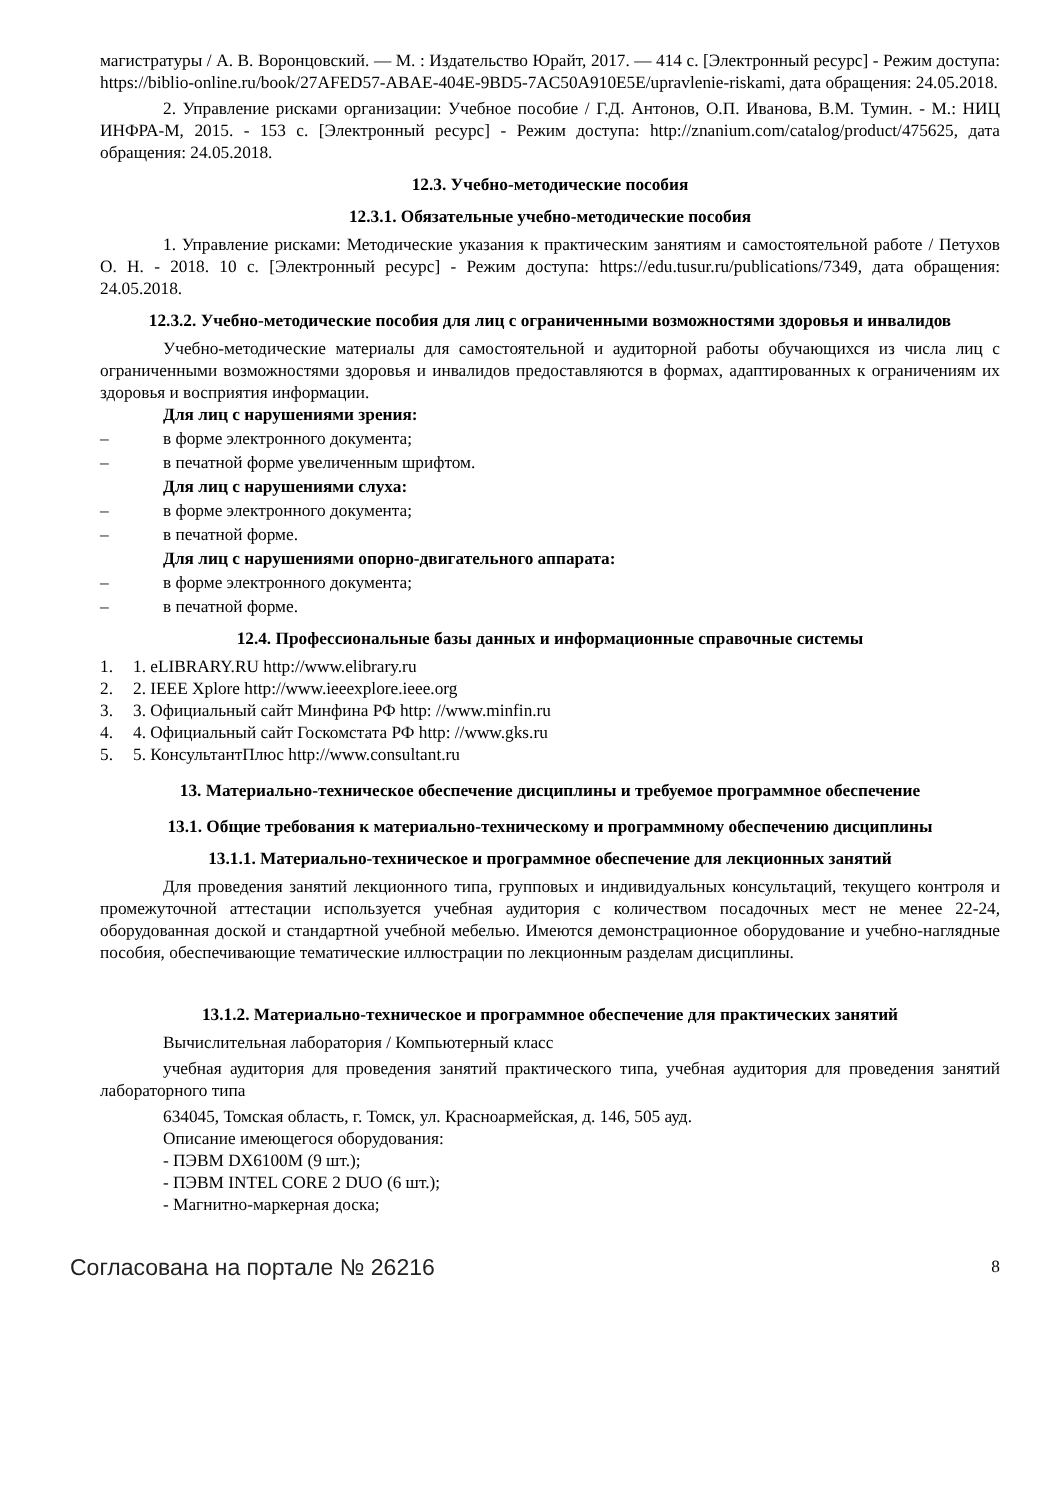магистратуры / А. В. Воронцовский. — М. : Издательство Юрайт, 2017. — 414 с. [Электронный ресурс] - Режим доступа: https://biblio-online.ru/book/27AFED57-ABAE-404E-9BD5-7AC50A910E5E/upravlenie-riskami, дата обращения: 24.05.2018.
2. Управление рисками организации: Учебное пособие / Г.Д. Антонов, О.П. Иванова, В.М. Тумин. - М.: НИЦ ИНФРА-М, 2015. - 153 с. [Электронный ресурс] - Режим доступа: http://znanium.com/catalog/product/475625, дата обращения: 24.05.2018.
12.3. Учебно-методические пособия
12.3.1. Обязательные учебно-методические пособия
1. Управление рисками: Методические указания к практическим занятиям и самостоятельной работе / Петухов О. Н. - 2018. 10 с. [Электронный ресурс] - Режим доступа: https://edu.tusur.ru/publications/7349, дата обращения: 24.05.2018.
12.3.2. Учебно-методические пособия для лиц с ограниченными возможностями здоровья и инвалидов
Учебно-методические материалы для самостоятельной и аудиторной работы обучающихся из числа лиц с ограниченными возможностями здоровья и инвалидов предоставляются в формах, адаптированных к ограничениям их здоровья и восприятия информации.
Для лиц с нарушениями зрения:
– в форме электронного документа;
– в печатной форме увеличенным шрифтом.
Для лиц с нарушениями слуха:
– в форме электронного документа;
– в печатной форме.
Для лиц с нарушениями опорно-двигательного аппарата:
– в форме электронного документа;
– в печатной форме.
12.4. Профессиональные базы данных и информационные справочные системы
1. 1. eLIBRARY.RU http://www.elibrary.ru
2. 2. IEEE Xplore http://www.ieeexplore.ieee.org
3. 3. Официальный сайт Минфина РФ http: //www.minfin.ru
4. 4. Официальный сайт Госкомстата РФ http: //www.gks.ru
5. 5. КонсультантПлюс http://www.consultant.ru
13. Материально-техническое обеспечение дисциплины и требуемое программное обеспечение
13.1. Общие требования к материально-техническому и программному обеспечению дисциплины
13.1.1. Материально-техническое и программное обеспечение для лекционных занятий
Для проведения занятий лекционного типа, групповых и индивидуальных консультаций, текущего контроля и промежуточной аттестации используется учебная аудитория с количеством посадочных мест не менее 22-24, оборудованная доской и стандартной учебной мебелью. Имеются демонстрационное оборудование и учебно-наглядные пособия, обеспечивающие тематические иллюстрации по лекционным разделам дисциплины.
13.1.2. Материально-техническое и программное обеспечение для практических занятий
Вычислительная лаборатория / Компьютерный класс
учебная аудитория для проведения занятий практического типа, учебная аудитория для проведения занятий лабораторного типа
634045, Томская область, г. Томск, ул. Красноармейская, д. 146, 505 ауд.
Описание имеющегося оборудования:
- ПЭВМ DX6100M (9 шт.);
- ПЭВМ INTEL CORE 2 DUO (6 шт.);
- Магнитно-маркерная доска;
Согласована на портале № 26216 8